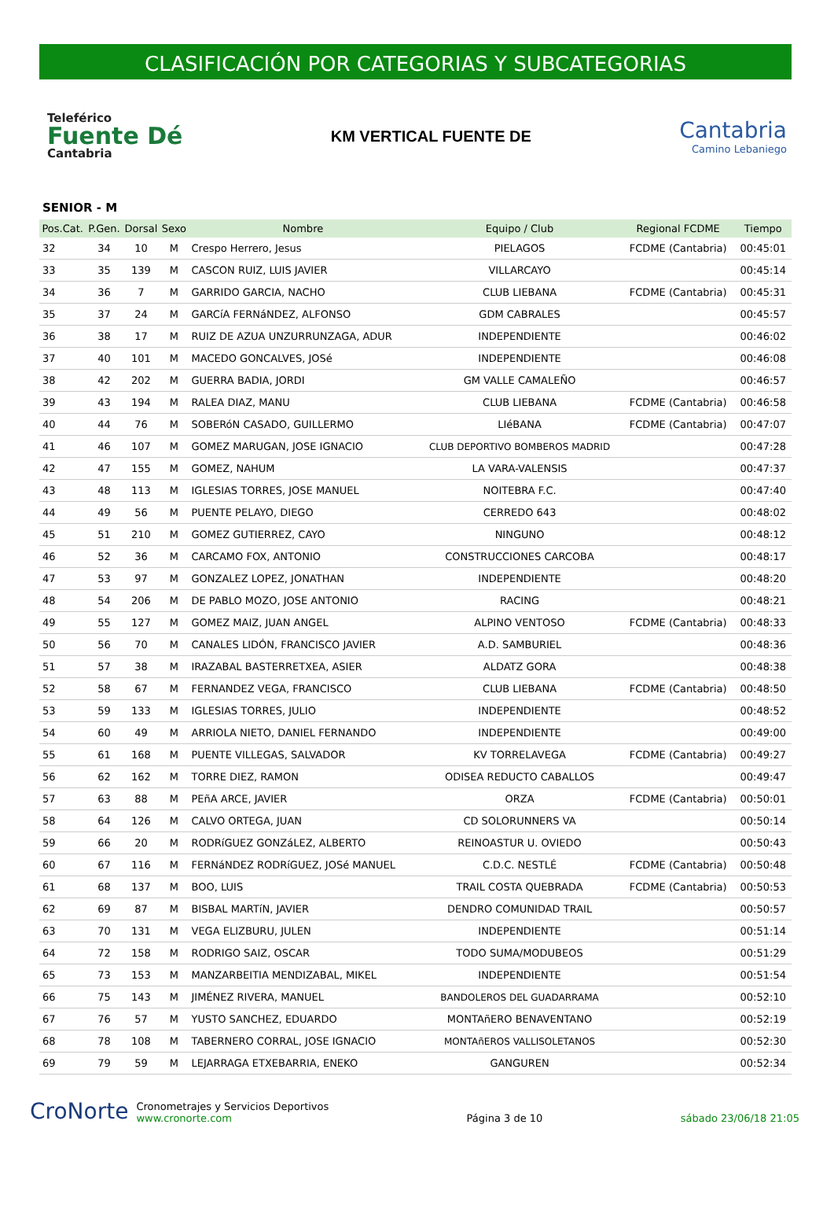CLASIFICACIÓN POR CATEGORIAS Y SUBCATEGORIAS
Teleférico
Fuente Dé
Cantabria
KM VERTICAL FUENTE DE
Cantabria
Camino Lebaniego
SENIOR - M
| Pos.Cat. | P.Gen. | Dorsal | Sexo | Nombre | Equipo / Club | Regional FCDME | Tiempo |
| --- | --- | --- | --- | --- | --- | --- | --- |
| 32 | 34 | 10 | M | Crespo Herrero, Jesus | PIELAGOS | FCDME (Cantabria) | 00:45:01 |
| 33 | 35 | 139 | M | CASCON RUIZ, LUIS JAVIER | VILLARCAYO | | 00:45:14 |
| 34 | 36 | 7 | M | GARRIDO GARCIA, NACHO | CLUB LIEBANA | FCDME (Cantabria) | 00:45:31 |
| 35 | 37 | 24 | M | GARCíA FERNáNDEZ, ALFONSO | GDM CABRALES | | 00:45:57 |
| 36 | 38 | 17 | M | RUIZ DE AZUA UNZURRUNZAGA, ADUR | INDEPENDIENTE | | 00:46:02 |
| 37 | 40 | 101 | M | MACEDO GONCALVES, JOSé | INDEPENDIENTE | | 00:46:08 |
| 38 | 42 | 202 | M | GUERRA BADIA, JORDI | GM VALLE CAMALEÑO | | 00:46:57 |
| 39 | 43 | 194 | M | RALEA DIAZ, MANU | CLUB LIEBANA | FCDME (Cantabria) | 00:46:58 |
| 40 | 44 | 76 | M | SOBERóN CASADO, GUILLERMO | LIéBANA | FCDME (Cantabria) | 00:47:07 |
| 41 | 46 | 107 | M | GOMEZ MARUGAN, JOSE IGNACIO | CLUB DEPORTIVO BOMBEROS MADRID | | 00:47:28 |
| 42 | 47 | 155 | M | GOMEZ, NAHUM | LA VARA-VALENSIS | | 00:47:37 |
| 43 | 48 | 113 | M | IGLESIAS TORRES, JOSE MANUEL | NOITEBRA F.C. | | 00:47:40 |
| 44 | 49 | 56 | M | PUENTE PELAYO, DIEGO | CERREDO 643 | | 00:48:02 |
| 45 | 51 | 210 | M | GOMEZ GUTIERREZ, CAYO | NINGUNO | | 00:48:12 |
| 46 | 52 | 36 | M | CARCAMO FOX, ANTONIO | CONSTRUCCIONES CARCOBA | | 00:48:17 |
| 47 | 53 | 97 | M | GONZALEZ LOPEZ, JONATHAN | INDEPENDIENTE | | 00:48:20 |
| 48 | 54 | 206 | M | DE PABLO MOZO, JOSE ANTONIO | RACING | | 00:48:21 |
| 49 | 55 | 127 | M | GOMEZ MAIZ, JUAN ANGEL | ALPINO VENTOSO | FCDME (Cantabria) | 00:48:33 |
| 50 | 56 | 70 | M | CANALES LIDÓN, FRANCISCO JAVIER | A.D. SAMBURIEL | | 00:48:36 |
| 51 | 57 | 38 | M | IRAZABAL BASTERRETXEA, ASIER | ALDATZ GORA | | 00:48:38 |
| 52 | 58 | 67 | M | FERNANDEZ VEGA, FRANCISCO | CLUB LIEBANA | FCDME (Cantabria) | 00:48:50 |
| 53 | 59 | 133 | M | IGLESIAS TORRES, JULIO | INDEPENDIENTE | | 00:48:52 |
| 54 | 60 | 49 | M | ARRIOLA NIETO, DANIEL FERNANDO | INDEPENDIENTE | | 00:49:00 |
| 55 | 61 | 168 | M | PUENTE VILLEGAS, SALVADOR | KV TORRELAVEGA | FCDME (Cantabria) | 00:49:27 |
| 56 | 62 | 162 | M | TORRE DIEZ, RAMON | ODISEA REDUCTO CABALLOS | | 00:49:47 |
| 57 | 63 | 88 | M | PEñA ARCE, JAVIER | ORZA | FCDME (Cantabria) | 00:50:01 |
| 58 | 64 | 126 | M | CALVO ORTEGA, JUAN | CD SOLORUNNERS VA | | 00:50:14 |
| 59 | 66 | 20 | M | RODRíGUEZ GONZáLEZ, ALBERTO | REINOASTUR U. OVIEDO | | 00:50:43 |
| 60 | 67 | 116 | M | FERNáNDEZ RODRíGUEZ, JOSé MANUEL | C.D.C. NESTLÉ | FCDME (Cantabria) | 00:50:48 |
| 61 | 68 | 137 | M | BOO, LUIS | TRAIL COSTA QUEBRADA | FCDME (Cantabria) | 00:50:53 |
| 62 | 69 | 87 | M | BISBAL MARTíN, JAVIER | DENDRO COMUNIDAD TRAIL | | 00:50:57 |
| 63 | 70 | 131 | M | VEGA ELIZBURU, JULEN | INDEPENDIENTE | | 00:51:14 |
| 64 | 72 | 158 | M | RODRIGO SAIZ, OSCAR | TODO SUMA/MODUBEOS | | 00:51:29 |
| 65 | 73 | 153 | M | MANZARBEITIA MENDIZABAL, MIKEL | INDEPENDIENTE | | 00:51:54 |
| 66 | 75 | 143 | M | JIMÉNEZ RIVERA, MANUEL | BANDOLEROS DEL GUADARRAMA | | 00:52:10 |
| 67 | 76 | 57 | M | YUSTO SANCHEZ, EDUARDO | MONTAñERO BENAVENTANO | | 00:52:19 |
| 68 | 78 | 108 | M | TABERNERO CORRAL, JOSE IGNACIO | MONTAñEROS VALLISOLETANOS | | 00:52:30 |
| 69 | 79 | 59 | M | LEJARRAGA ETXEBARRIA, ENEKO | GANGUREN | | 00:52:34 |
CroNorte Cronometrajes y Servicios Deportivos
www.cronorte.com
Página 3 de 10
sábado 23/06/18 21:05